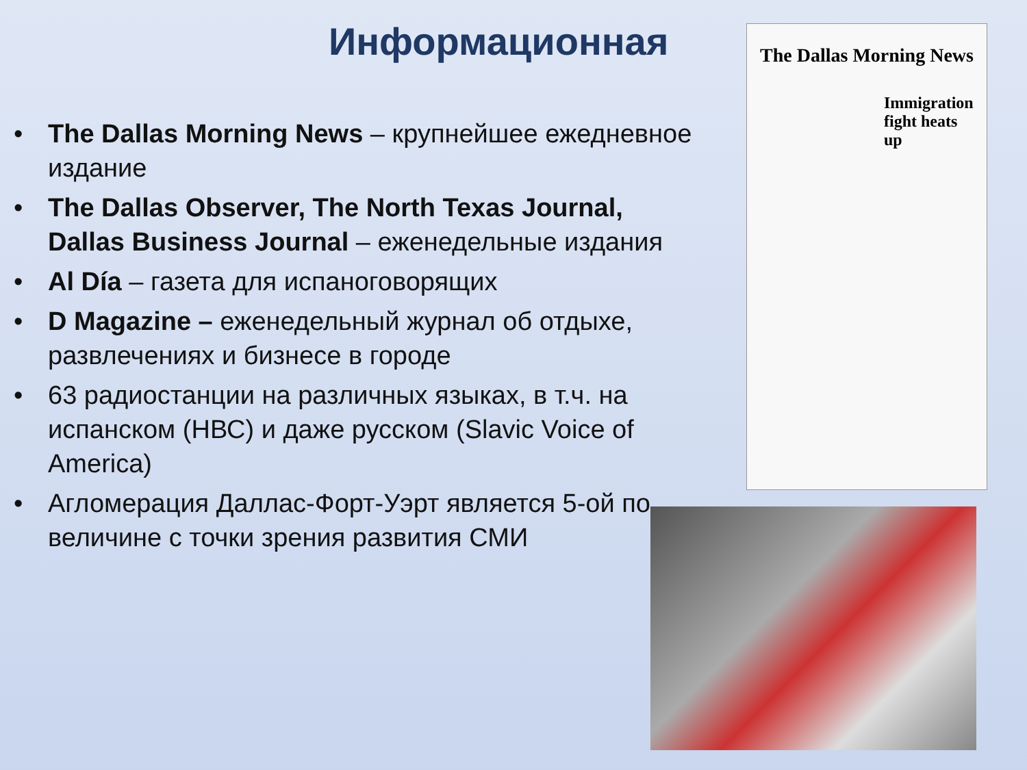Информационная
• The Dallas Morning News – крупнейшее ежедневное издание
• The Dallas Observer, The North Texas Journal, Dallas Business Journal – еженедельные издания
• Al Día – газета для испаноговорящих
• D Magazine – еженедельный журнал об отдыхе, развлечениях и бизнесе в городе
• 63 радиостанции на различных языках, в т.ч. на испанском (НВС) и даже русском (Slavic Voice of America)
• Агломерация Даллас-Форт-Уэрт является 5-ой по величине с точки зрения развития СМИ
The Dallas Morning News
Immigration fight heats up